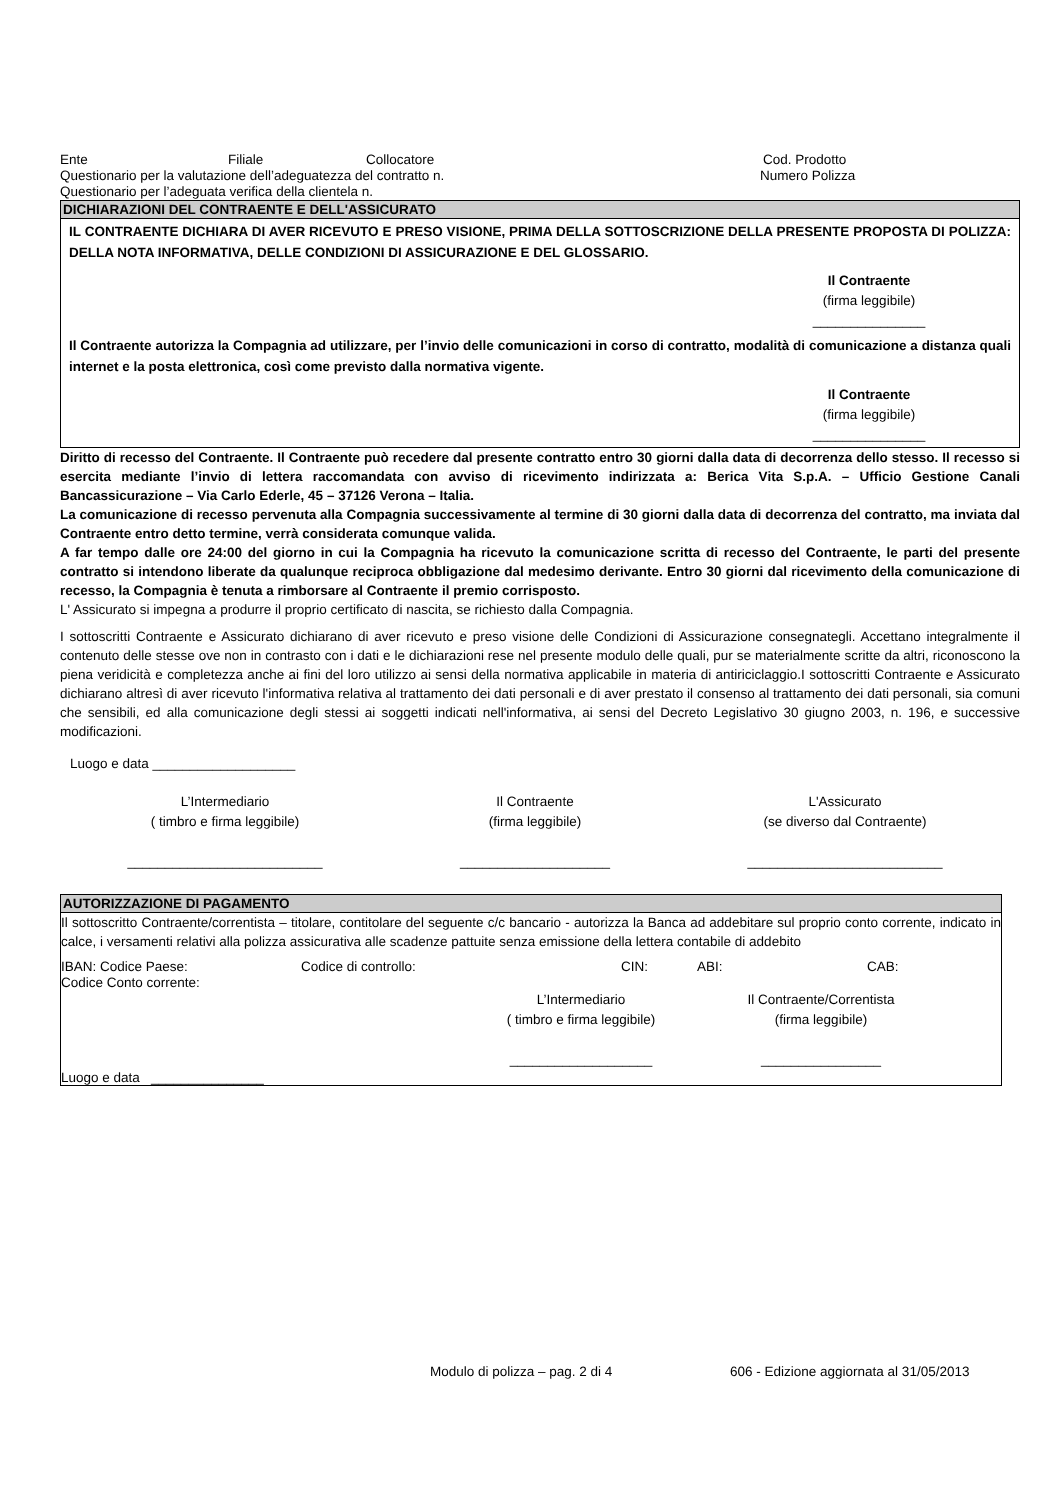Ente Filiale Collocatore Cod. Prodotto
Questionario per la valutazione dell’adeguatezza del contratto n. Numero Polizza
Questionario per l’adeguata verifica della clientela n.
DICHIARAZIONI DEL CONTRAENTE E DELL'ASSICURATO
IL CONTRAENTE DICHIARA DI AVER RICEVUTO E PRESO VISIONE, PRIMA DELLA SOTTOSCRIZIONE DELLA PRESENTE PROPOSTA DI POLIZZA: DELLA NOTA INFORMATIVA, DELLE CONDIZIONI DI ASSICURAZIONE E DEL GLOSSARIO.
Il Contraente
(firma leggibile)
_______________
Il Contraente autorizza la Compagnia ad utilizzare, per l’invio delle comunicazioni in corso di contratto, modalità di comunicazione a distanza quali internet e la posta elettronica, così come previsto dalla normativa vigente.
Il Contraente
(firma leggibile)
_______________
Diritto di recesso del Contraente. Il Contraente può recedere dal presente contratto entro 30 giorni dalla data di decorrenza dello stesso. Il recesso si esercita mediante l’invio di lettera raccomandata con avviso di ricevimento indirizzata a: Berica Vita S.p.A. – Ufficio Gestione Canali Bancassicurazione – Via Carlo Ederle, 45 – 37126 Verona – Italia.
La comunicazione di recesso pervenuta alla Compagnia successivamente al termine di 30 giorni dalla data di decorrenza del contratto, ma inviata dal Contraente entro detto termine, verrà considerata comunque valida.
A far tempo dalle ore 24:00 del giorno in cui la Compagnia ha ricevuto la comunicazione scritta di recesso del Contraente, le parti del presente contratto si intendono liberate da qualunque reciproca obbligazione dal medesimo derivante. Entro 30 giorni dal ricevimento della comunicazione di recesso, la Compagnia è tenuta a rimborsare al Contraente il premio corrisposto.
L' Assicurato si impegna a produrre il proprio certificato di nascita, se richiesto dalla Compagnia.
I sottoscritti Contraente e Assicurato dichiarano di aver ricevuto e preso visione delle Condizioni di Assicurazione consegnategli. Accettano integralmente il contenuto delle stesse ove non in contrasto con i dati e le dichiarazioni rese nel presente modulo delle quali, pur se materialmente scritte da altri, riconoscono la piena veridicità e completezza anche ai fini del loro utilizzo ai sensi della normativa applicabile in materia di antiriciclaggio.I sottoscritti Contraente e Assicurato dichiarano altresì di aver ricevuto l'informativa relativa al trattamento dei dati personali e di aver prestato il consenso al trattamento dei dati personali, sia comuni che sensibili, ed alla comunicazione degli stessi ai soggetti indicati nell'informativa, ai sensi del Decreto Legislativo 30 giugno 2003, n. 196, e successive modificazioni.
Luogo e data ___________________
L’Intermediario
( timbro e firma leggibile)
__________________________
Il Contraente
(firma leggibile)
____________________
L'Assicurato
(se diverso dal Contraente)
__________________________
AUTORIZZAZIONE DI PAGAMENTO
Il sottoscritto Contraente/correntista – titolare, contitolare del seguente c/c bancario - autorizza la Banca ad addebitare sul proprio conto corrente, indicato in calce, i versamenti relativi alla polizza assicurativa alle scadenze pattuite senza emissione della lettera contabile di addebito
IBAN: Codice Paese: Codice di controllo: CIN: ABI: CAB:
Codice Conto corrente:
L’Intermediario
( timbro e firma leggibile)
___________________
Il Contraente/Correntista
(firma leggibile)
________________
Luogo e data _______________
Modulo di polizza – pag. 2 di 4 606 - Edizione aggiornata al 31/05/2013